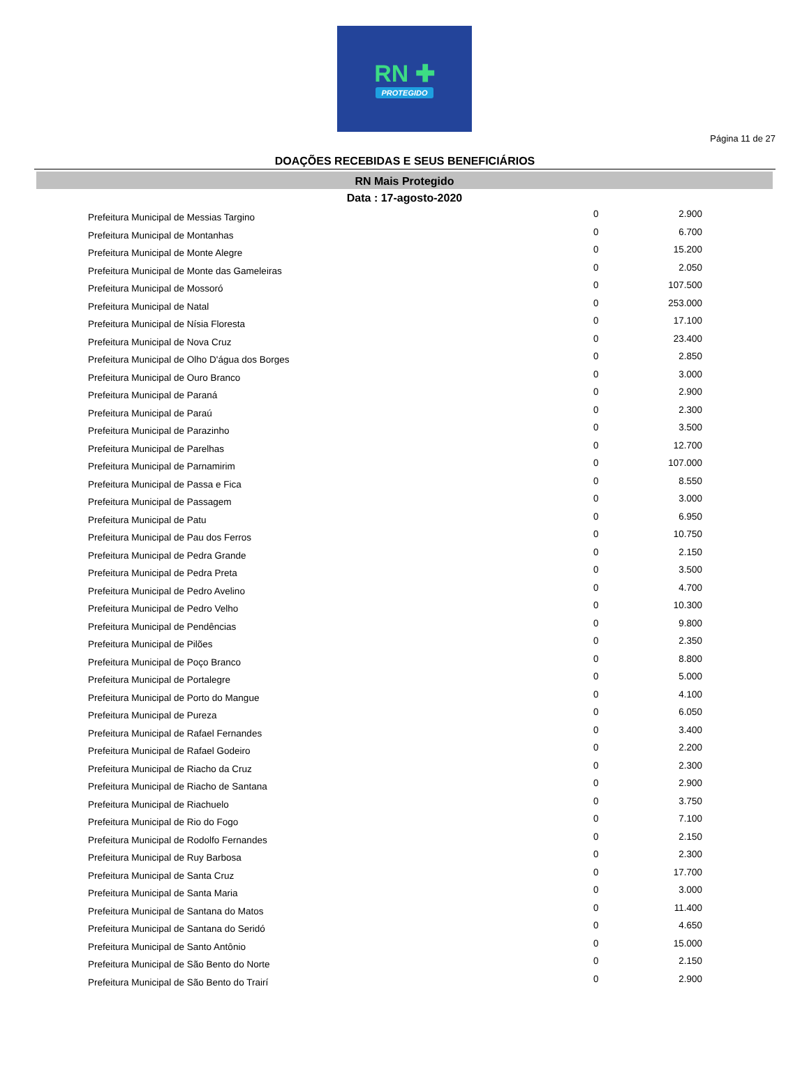RN ✚
PROTEGIDO
Página 11 de 27
DOAÇÕES RECEBIDAS E SEUS BENEFICIÁRIOS
RN Mais Protegido
Data : 17-agosto-2020
| Prefeitura Municipal de Messias Targino | 0 | 2.900 |
| Prefeitura Municipal de Montanhas | 0 | 6.700 |
| Prefeitura Municipal de Monte Alegre | 0 | 15.200 |
| Prefeitura Municipal de Monte das Gameleiras | 0 | 2.050 |
| Prefeitura Municipal de Mossoró | 0 | 107.500 |
| Prefeitura Municipal de Natal | 0 | 253.000 |
| Prefeitura Municipal de Nísia Floresta | 0 | 17.100 |
| Prefeitura Municipal de Nova Cruz | 0 | 23.400 |
| Prefeitura Municipal de Olho D'água dos Borges | 0 | 2.850 |
| Prefeitura Municipal de Ouro Branco | 0 | 3.000 |
| Prefeitura Municipal de Paraná | 0 | 2.900 |
| Prefeitura Municipal de Paraú | 0 | 2.300 |
| Prefeitura Municipal de Parazinho | 0 | 3.500 |
| Prefeitura Municipal de Parelhas | 0 | 12.700 |
| Prefeitura Municipal de Parnamirim | 0 | 107.000 |
| Prefeitura Municipal de Passa e Fica | 0 | 8.550 |
| Prefeitura Municipal de Passagem | 0 | 3.000 |
| Prefeitura Municipal de Patu | 0 | 6.950 |
| Prefeitura Municipal de Pau dos Ferros | 0 | 10.750 |
| Prefeitura Municipal de Pedra Grande | 0 | 2.150 |
| Prefeitura Municipal de Pedra Preta | 0 | 3.500 |
| Prefeitura Municipal de Pedro Avelino | 0 | 4.700 |
| Prefeitura Municipal de Pedro Velho | 0 | 10.300 |
| Prefeitura Municipal de Pendências | 0 | 9.800 |
| Prefeitura Municipal de Pilões | 0 | 2.350 |
| Prefeitura Municipal de Poço Branco | 0 | 8.800 |
| Prefeitura Municipal de Portalegre | 0 | 5.000 |
| Prefeitura Municipal de Porto do Mangue | 0 | 4.100 |
| Prefeitura Municipal de Pureza | 0 | 6.050 |
| Prefeitura Municipal de Rafael Fernandes | 0 | 3.400 |
| Prefeitura Municipal de Rafael Godeiro | 0 | 2.200 |
| Prefeitura Municipal de Riacho da Cruz | 0 | 2.300 |
| Prefeitura Municipal de Riacho de Santana | 0 | 2.900 |
| Prefeitura Municipal de Riachuelo | 0 | 3.750 |
| Prefeitura Municipal de Rio do Fogo | 0 | 7.100 |
| Prefeitura Municipal de Rodolfo Fernandes | 0 | 2.150 |
| Prefeitura Municipal de Ruy Barbosa | 0 | 2.300 |
| Prefeitura Municipal de Santa Cruz | 0 | 17.700 |
| Prefeitura Municipal de Santa Maria | 0 | 3.000 |
| Prefeitura Municipal de Santana do Matos | 0 | 11.400 |
| Prefeitura Municipal de Santana do Seridó | 0 | 4.650 |
| Prefeitura Municipal de Santo Antônio | 0 | 15.000 |
| Prefeitura Municipal de São Bento do Norte | 0 | 2.150 |
| Prefeitura Municipal de São Bento do Trairí | 0 | 2.900 |